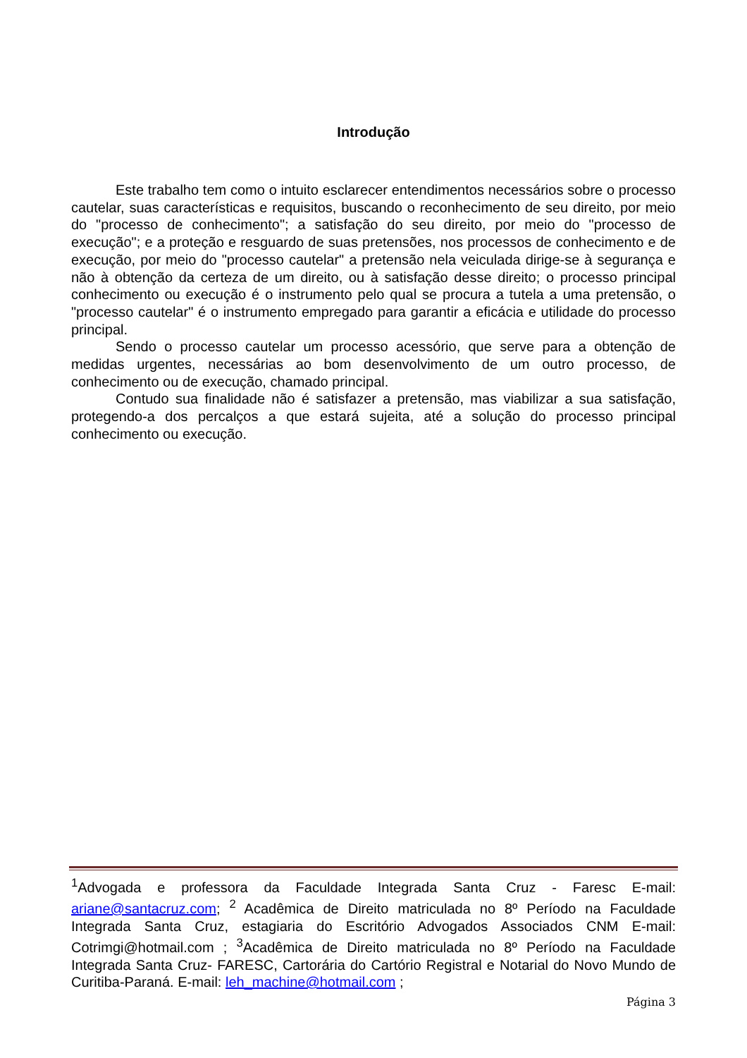Introdução
Este trabalho tem como o intuito esclarecer entendimentos necessários sobre o processo cautelar, suas características e requisitos, buscando o reconhecimento de seu direito, por meio do "processo de conhecimento"; a satisfação do seu direito, por meio do "processo de execução"; e a proteção e resguardo de suas pretensões, nos processos de conhecimento e de execução, por meio do "processo cautelar" a pretensão nela veiculada dirige-se à segurança e não à obtenção da certeza de um direito, ou à satisfação desse direito; o processo principal conhecimento ou execução é o instrumento pelo qual se procura a tutela a uma pretensão, o "processo cautelar" é o instrumento empregado para garantir a eficácia e utilidade do processo principal.
Sendo o processo cautelar um processo acessório, que serve para a obtenção de medidas urgentes, necessárias ao bom desenvolvimento de um outro processo, de conhecimento ou de execução, chamado principal.
Contudo sua finalidade não é satisfazer a pretensão, mas viabilizar a sua satisfação, protegendo-a dos percalços a que estará sujeita, até a solução do processo principal conhecimento ou execução.
<sup>1</sup> Advogada e professora da Faculdade Integrada Santa Cruz - Faresc E-mail: ariane@santacruz.com; <sup>2</sup> Acadêmica de Direito matriculada no 8º Período na Faculdade Integrada Santa Cruz, estagiaria do Escritório Advogados Associados CNM E-mail: Cotrimgi@hotmail.com ; <sup>3</sup>Acadêmica de Direito matriculada no 8º Período na Faculdade Integrada Santa Cruz- FARESC, Cartorária do Cartório Registral e Notarial do Novo Mundo de Curitiba-Paraná. E-mail: leh_machine@hotmail.com ;
Página 3